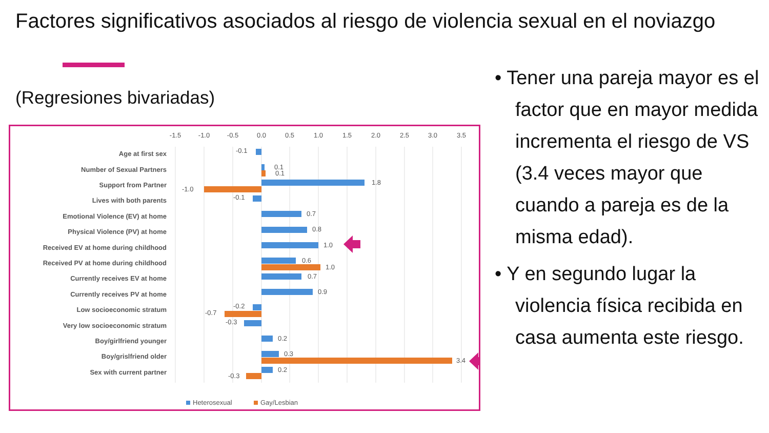Factores significativos asociados al riesgo de violencia sexual en el noviazgo
(Regresiones bivariadas)
-1.5
-1.0
-0.5
0.0
0.5
1.0
1.5
2.0
2.5
3.0
3.5
Age at first sex
Number of Sexual Partners
Support from Partner
Lives with both parents
Emotional Violence (EV) at home
Physical Violence (PV) at home
Received EV at home during childhood
Received PV at home during childhood
Currently receives EV at home
Currently receives PV at home
Low socioeconomic stratum
Very low socioeconomic stratum
Boy/girlfriend younger
Boy/grislfriend older
Sex with current partner
-0.1
0.1
0.1
1.8
-1.0
-0.1
0.7
0.8
1.0
0.6
1.0
0.7
0.9
-0.2
-0.7
-0.3
0.2
0.3
3.4
0.2
-0.3
Heterosexual
Gay/Lesbian
• Tener una pareja mayor es el factor que en mayor medida incrementa el riesgo de VS (3.4 veces mayor que cuando a pareja es de la misma edad).
• Y en segundo lugar la violencia física recibida en casa aumenta este riesgo.